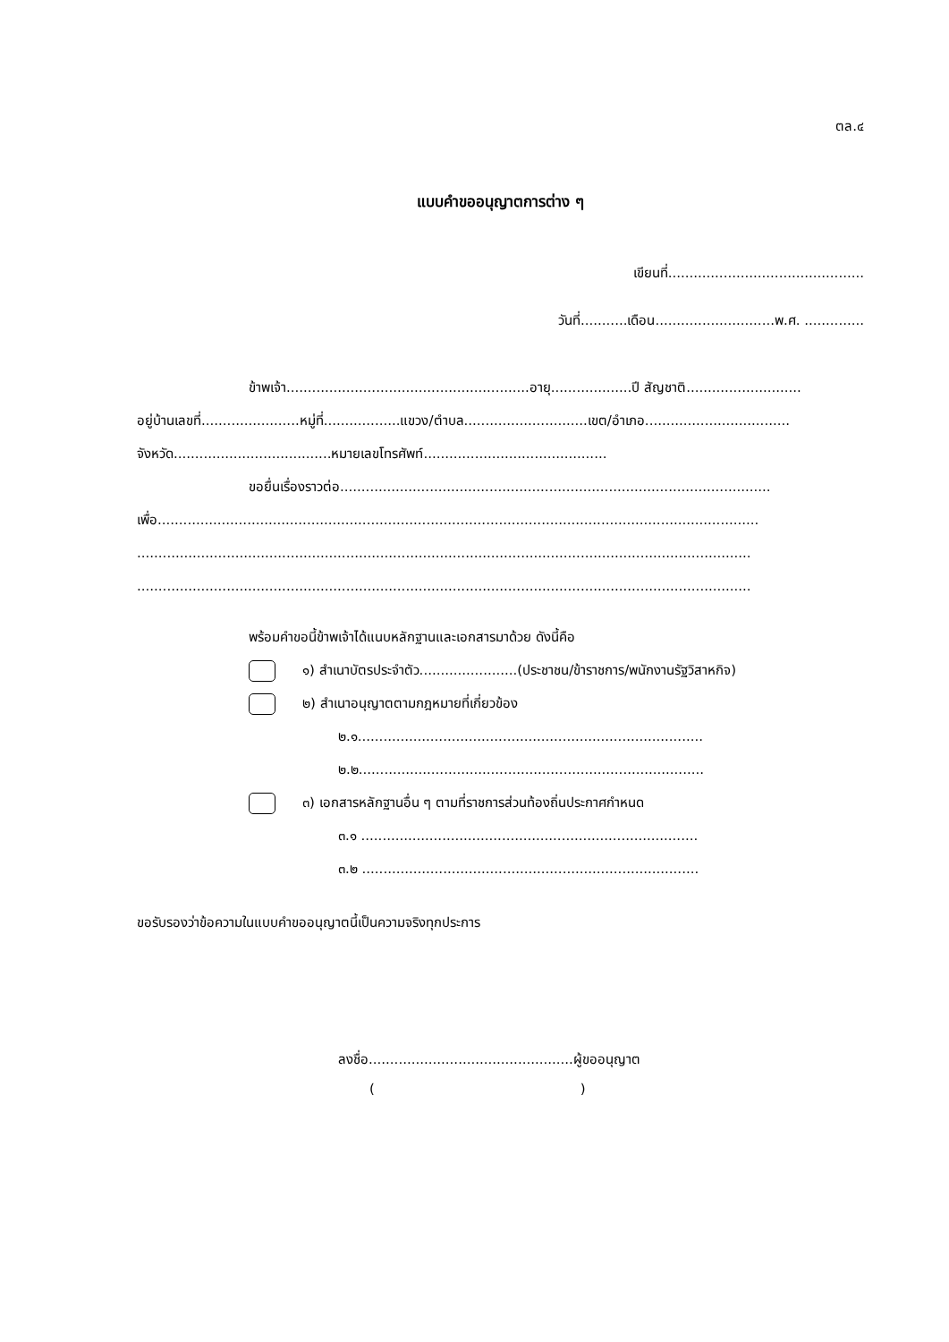ตล.๔
แบบคำขออนุญาตการต่าง ๆ
เขียนที่..............................................
วันที่...........เดือน............................พ.ศ. ..............
ข้าพเจ้า.........................................................อายุ...................ปี สัญชาติ...........................
อยู่บ้านเลขที่.......................หมู่ที่..................แขวง/ตำบล.............................เขต/อำเภอ..................................
จังหวัด.....................................หมายเลขโทรศัพท์...........................................
ขอยื่นเรื่องราวต่อ.....................................................................................................
เพื่อ.............................................................................................................................................
................................................................................................................................................
................................................................................................................................................
พร้อมคำขอนี้ข้าพเจ้าได้แนบหลักฐานและเอกสารมาด้วย ดังนี้คือ
๑) สำเนาบัตรประจำตัว.......................(ประชาชน/ข้าราชการ/พนักงานรัฐวิสาหกิจ)
๒) สำเนาอนุญาตตามกฎหมายที่เกี่ยวข้อง
๒.๑.................................................................................
๒.๒.................................................................................
๓) เอกสารหลักฐานอื่น ๆ ตามที่ราชการส่วนท้องถิ่นประกาศกำหนด
๓.๑ ...............................................................................
๓.๒ ...............................................................................
ขอรับรองว่าข้อความในแบบคำขออนุญาตนี้เป็นความจริงทุกประการ
ลงชื่อ................................................ผู้ขออนุญาต
( )